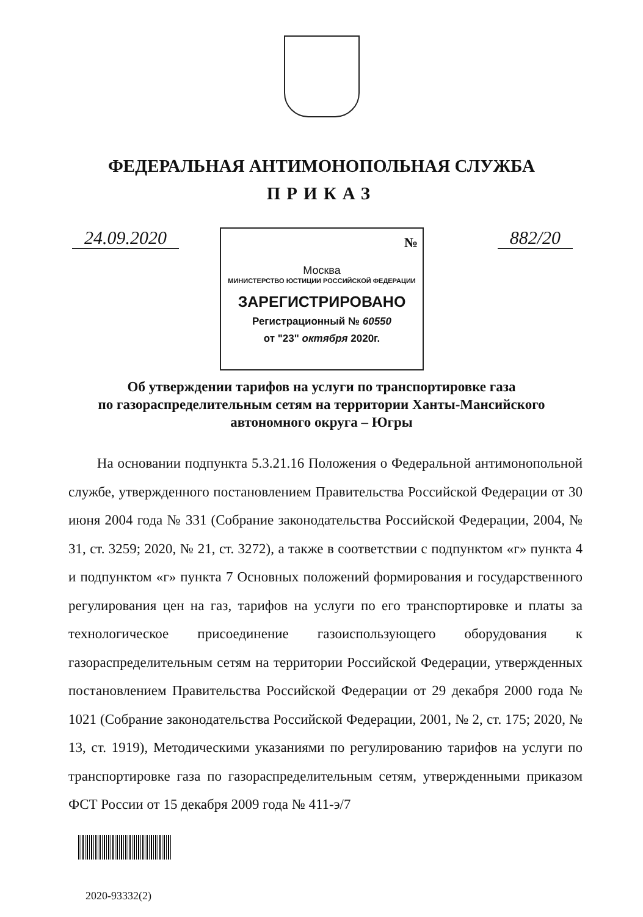ФЕДЕРАЛЬНАЯ АНТИМОНОПОЛЬНАЯ СЛУЖБА
ПРИКАЗ
24.09.2020 882/20
№
Москва
МИНИСТЕРСТВО ЮСТИЦИИ РОССИЙСКОЙ ФЕДЕРАЦИИ
ЗАРЕГИСТРИРОВАНО
Регистрационный № 60550
от "23" октября 2020г.
Об утверждении тарифов на услуги по транспортировке газа
по газораспределительным сетям на территории Ханты-Мансийского
автономного округа – Югры
На основании подпункта 5.3.21.16 Положения о Федеральной антимонопольной службе, утвержденного постановлением Правительства Российской Федерации от 30 июня 2004 года № 331 (Собрание законодательства Российской Федерации, 2004, № 31, ст. 3259; 2020, № 21, ст. 3272), а также в соответствии с подпунктом «г» пункта 4 и подпунктом «г» пункта 7 Основных положений формирования и государственного регулирования цен на газ, тарифов на услуги по его транспортировке и платы за технологическое присоединение газоиспользующего оборудования к газораспределительным сетям на территории Российской Федерации, утвержденных постановлением Правительства Российской Федерации от 29 декабря 2000 года № 1021 (Собрание законодательства Российской Федерации, 2001, № 2, ст. 175; 2020, № 13, ст. 1919), Методическими указаниями по регулированию тарифов на услуги по транспортировке газа по газораспределительным сетям, утвержденными приказом ФСТ России от 15 декабря 2009 года № 411-э/7
2020-93332(2)